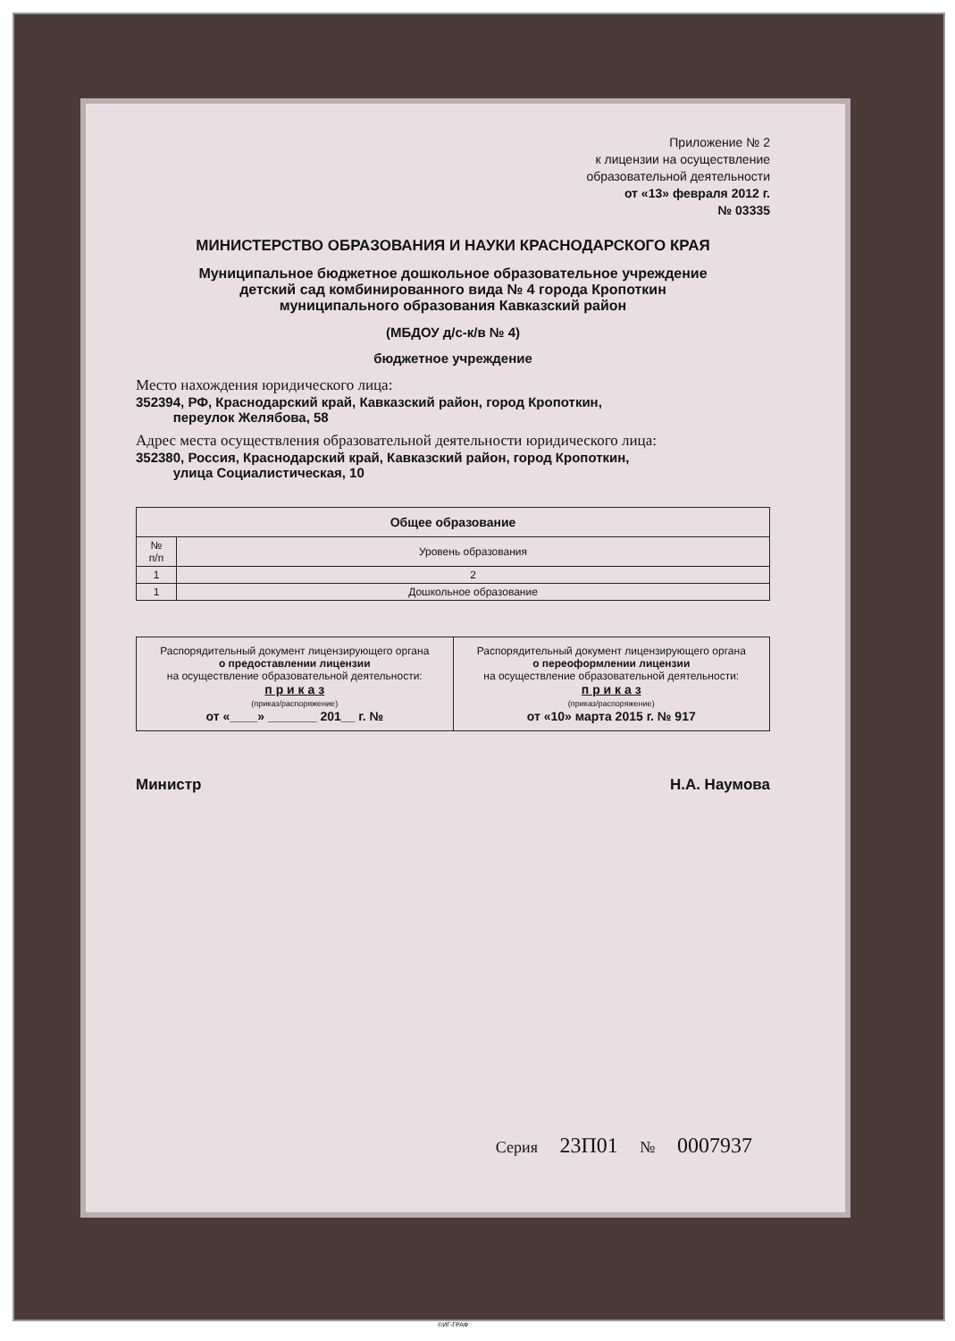Приложение № 2
к лицензии на осуществление
образовательной деятельности
от «13» февраля 2012 г.
№ 03335
МИНИСТЕРСТВО ОБРАЗОВАНИЯ И НАУКИ КРАСНОДАРСКОГО КРАЯ
Муниципальное бюджетное дошкольное образовательное учреждение
детский сад комбинированного вида № 4 города Кропоткин
муниципального образования Кавказский район
(МБДОУ д/с-к/в № 4)
бюджетное учреждение
Место нахождения юридического лица:
352394, РФ, Краснодарский край, Кавказский район, город Кропоткин,
переулок Желябова, 58
Адрес места осуществления образовательной деятельности юридического лица:
352380, Россия, Краснодарский край, Кавказский район, город Кропоткин,
улица Социалистическая, 10
| Общее образование | |
| --- | --- |
| № п/п | Уровень образования |
| 1 | 2 |
| 1 | Дошкольное образование |
| Распорядительный документ лицензирующего органа о предоставлении лицензии на осуществление образовательной деятельности: п р и к а з (приказ/распоряжение) от «____» _______ 201__ г. № | Распорядительный документ лицензирующего органа о переоформлении лицензии на осуществление образовательной деятельности: п р и к а з (приказ/распоряжение) от «10» марта 2015 г. № 917 |
Министр Н.А. Наумова
Серия 23П01 № 0007937
©ИГ-ГРАФ